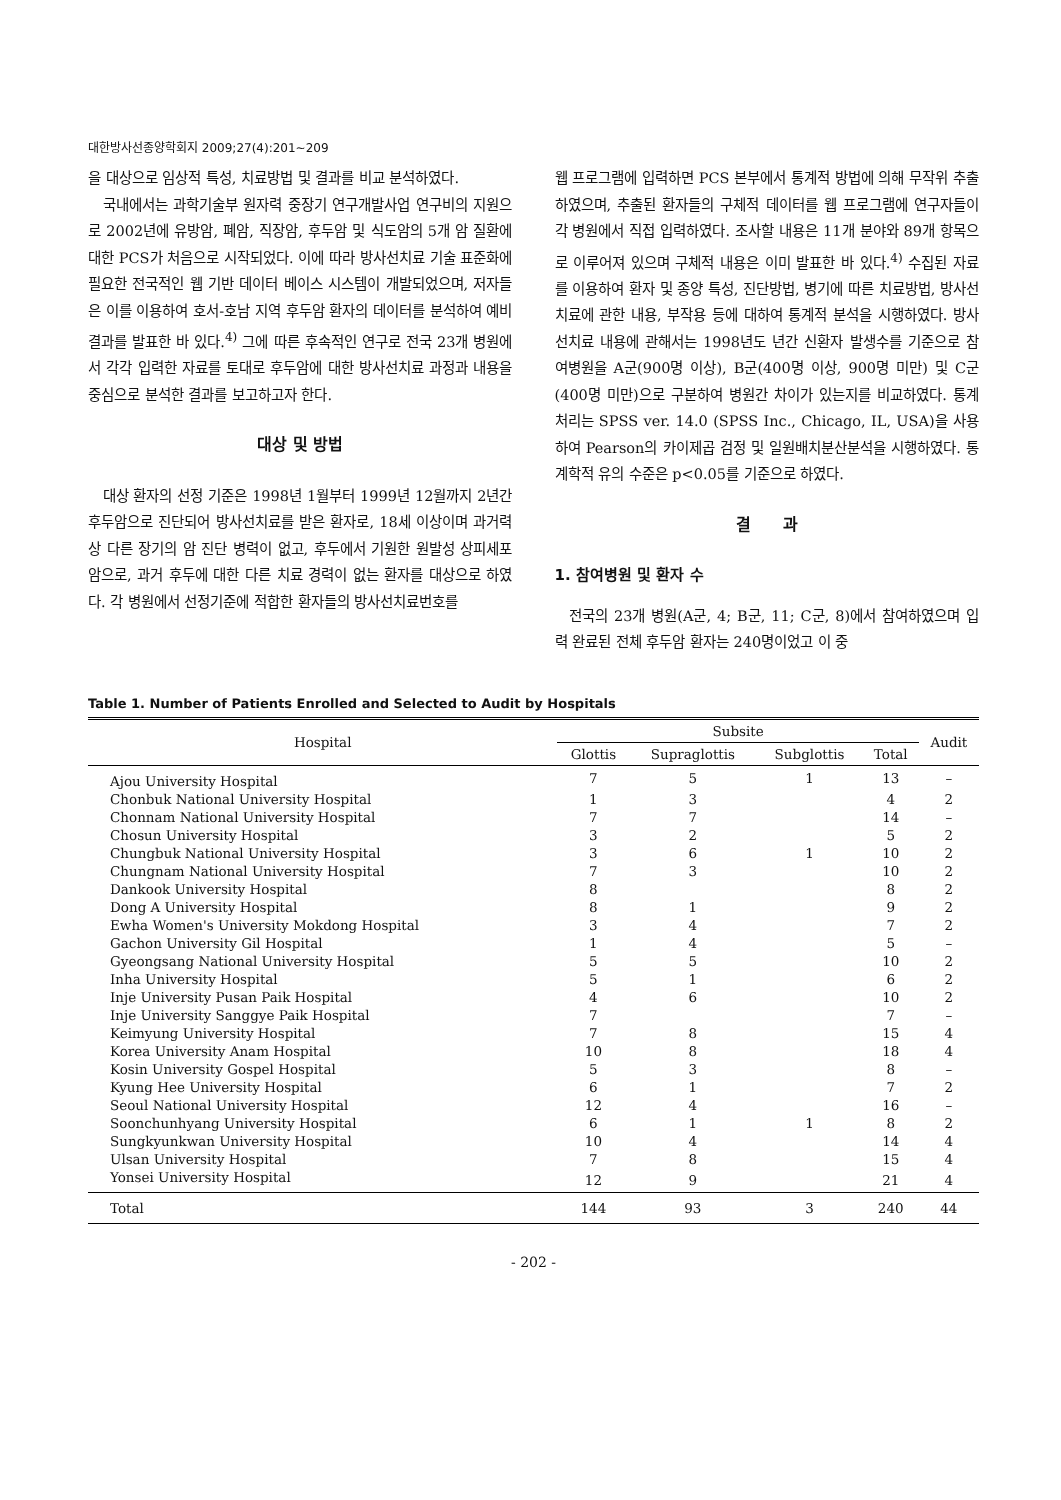대한방사선종양학회지 2009;27(4):201∼209
을 대상으로 임상적 특성, 치료방법 및 결과를 비교 분석하였다.
국내에서는 과학기술부 원자력 중장기 연구개발사업 연구비의 지원으로 2002년에 유방암, 폐암, 직장암, 후두암 및 식도암의 5개 암 질환에 대한 PCS가 처음으로 시작되었다. 이에 따라 방사선치료 기술 표준화에 필요한 전국적인 웹 기반 데이터 베이스 시스템이 개발되었으며, 저자들은 이를 이용하여 호서-호남 지역 후두암 환자의 데이터를 분석하여 예비 결과를 발표한 바 있다.<sup>4)</sup> 그에 따른 후속적인 연구로 전국 23개 병원에서 각각 입력한 자료를 토대로 후두암에 대한 방사선치료 과정과 내용을 중심으로 분석한 결과를 보고하고자 한다.
대상 및 방법
대상 환자의 선정 기준은 1998년 1월부터 1999년 12월까지 2년간 후두암으로 진단되어 방사선치료를 받은 환자로, 18세 이상이며 과거력상 다른 장기의 암 진단 병력이 없고, 후두에서 기원한 원발성 상피세포암으로, 과거 후두에 대한 다른 치료 경력이 없는 환자를 대상으로 하였다. 각 병원에서 선정기준에 적합한 환자들의 방사선치료번호를
웹 프로그램에 입력하면 PCS 본부에서 통계적 방법에 의해 무작위 추출하였으며, 추출된 환자들의 구체적 데이터를 웹 프로그램에 연구자들이 각 병원에서 직접 입력하였다. 조사할 내용은 11개 분야와 89개 항목으로 이루어져 있으며 구체적 내용은 이미 발표한 바 있다.<sup>4)</sup> 수집된 자료를 이용하여 환자 및 종양 특성, 진단방법, 병기에 따른 치료방법, 방사선치료에 관한 내용, 부작용 등에 대하여 통계적 분석을 시행하였다. 방사선치료 내용에 관해서는 1998년도 년간 신환자 발생수를 기준으로 참여병원을 A군(900명 이상), B군(400명 이상, 900명 미만) 및 C군(400명 미만)으로 구분하여 병원간 차이가 있는지를 비교하였다. 통계처리는 SPSS ver. 14.0 (SPSS Inc., Chicago, IL, USA)을 사용하여 Pearson의 카이제곱 검정 및 일원배치분산분석을 시행하였다. 통계학적 유의 수준은 p<0.05를 기준으로 하였다.
결　　과
1. 참여병원 및 환자 수
전국의 23개 병원(A군, 4; B군, 11; C군, 8)에서 참여하였으며 입력 완료된 전체 후두암 환자는 240명이었고 이 중
Table 1. Number of Patients Enrolled and Selected to Audit by Hospitals
| Hospital | Subsite | | | | Audit |
| --- | --- | --- | --- | --- | --- |
| | Glottis | Supraglottis | Subglottis | Total | |
| Ajou University Hospital | 7 | 5 | 1 | 13 | – |
| Chonbuk National University Hospital | 1 | 3 | | 4 | 2 |
| Chonnam National University Hospital | 7 | 7 | | 14 | – |
| Chosun University Hospital | 3 | 2 | | 5 | 2 |
| Chungbuk National University Hospital | 3 | 6 | 1 | 10 | 2 |
| Chungnam National University Hospital | 7 | 3 | | 10 | 2 |
| Dankook University Hospital | 8 | | | 8 | 2 |
| Dong A University Hospital | 8 | 1 | | 9 | 2 |
| Ewha Women's University Mokdong Hospital | 3 | 4 | | 7 | 2 |
| Gachon University Gil Hospital | 1 | 4 | | 5 | – |
| Gyeongsang National University Hospital | 5 | 5 | | 10 | 2 |
| Inha University Hospital | 5 | 1 | | 6 | 2 |
| Inje University Pusan Paik Hospital | 4 | 6 | | 10 | 2 |
| Inje University Sanggye Paik Hospital | 7 | | | 7 | – |
| Keimyung University Hospital | 7 | 8 | | 15 | 4 |
| Korea University Anam Hospital | 10 | 8 | | 18 | 4 |
| Kosin University Gospel Hospital | 5 | 3 | | 8 | – |
| Kyung Hee University Hospital | 6 | 1 | | 7 | 2 |
| Seoul National University Hospital | 12 | 4 | | 16 | – |
| Soonchunhyang University Hospital | 6 | 1 | 1 | 8 | 2 |
| Sungkyunkwan University Hospital | 10 | 4 | | 14 | 4 |
| Ulsan University Hospital | 7 | 8 | | 15 | 4 |
| Yonsei University Hospital | 12 | 9 | | 21 | 4 |
| Total | 144 | 93 | 3 | 240 | 44 |
- 202 -